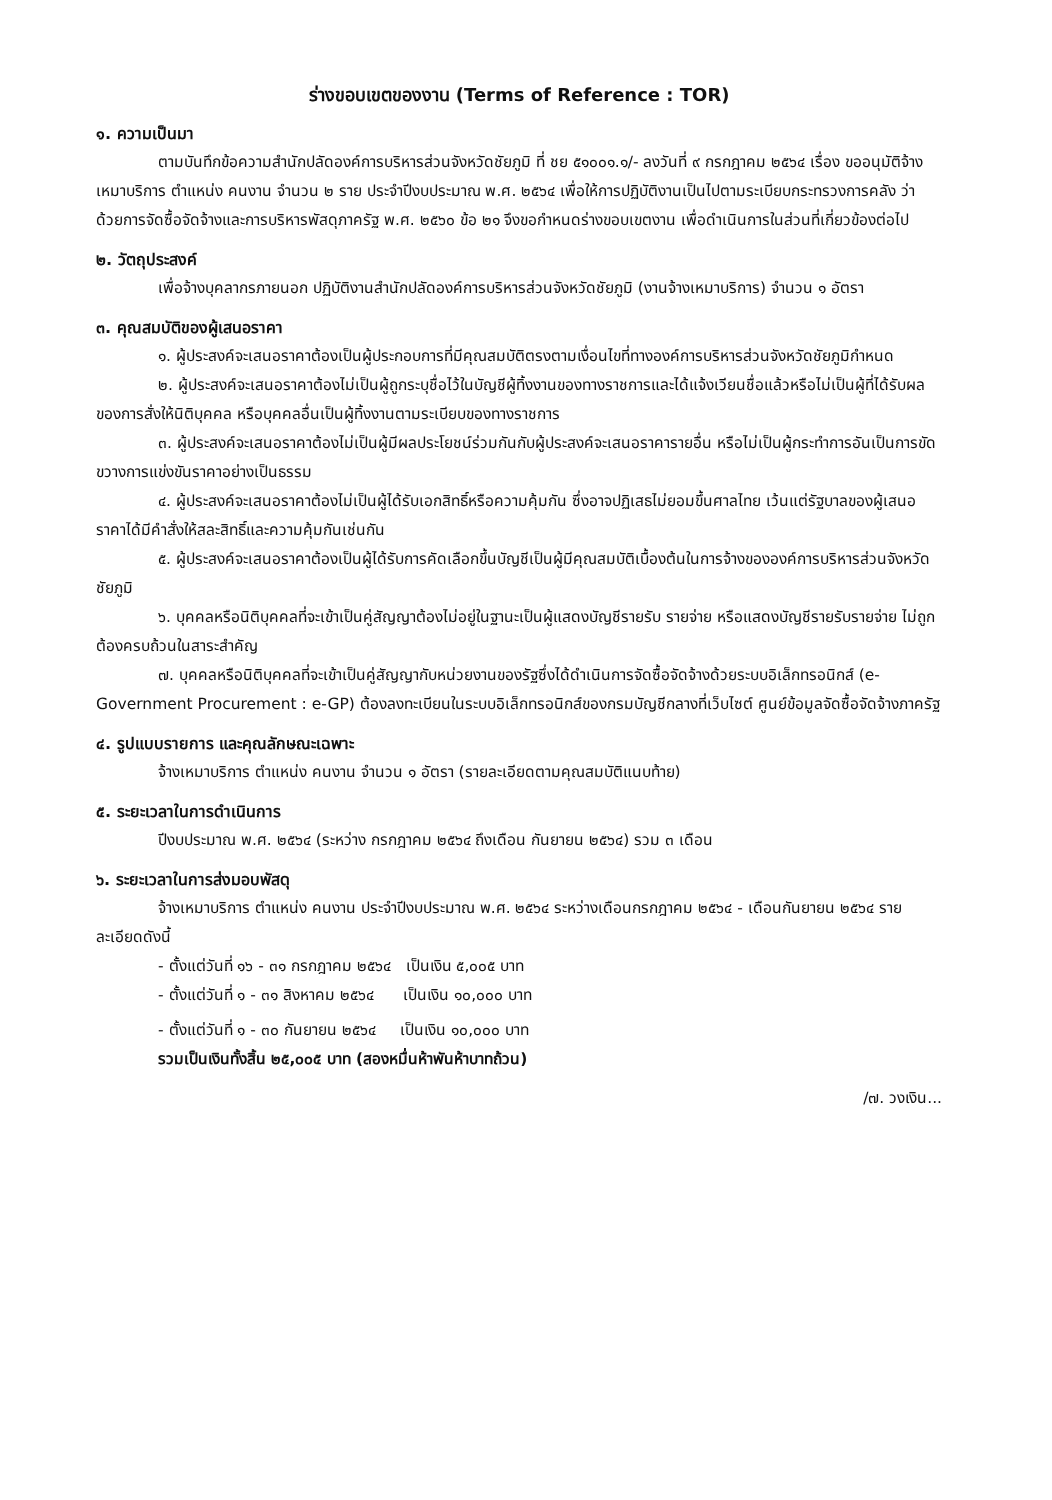ร่างขอบเขตของงาน (Terms of Reference : TOR)
๑. ความเป็นมา
ตามบันทึกข้อความสำนักปลัดองค์การบริหารส่วนจังหวัดชัยภูมิ ที่ ชย ๕๑๐๐๑.๑/- ลงวันที่ ๙ กรกฎาคม ๒๕๖๔ เรื่อง ขออนุมัติจ้างเหมาบริการ ตำแหน่ง คนงาน จำนวน ๒ ราย ประจำปีงบประมาณ พ.ศ. ๒๕๖๔ เพื่อให้การปฏิบัติงานเป็นไปตามระเบียบกระทรวงการคลัง ว่าด้วยการจัดซื้อจัดจ้างและการบริหารพัสดุภาครัฐ พ.ศ. ๒๕๖๐ ข้อ ๒๑ จึงขอกำหนดร่างขอบเขตงาน เพื่อดำเนินการในส่วนที่เกี่ยวข้องต่อไป
๒. วัตถุประสงค์
เพื่อจ้างบุคลากรภายนอก ปฏิบัติงานสำนักปลัดองค์การบริหารส่วนจังหวัดชัยภูมิ (งานจ้างเหมาบริการ) จำนวน ๑ อัตรา
๓. คุณสมบัติของผู้เสนอราคา
๑. ผู้ประสงค์จะเสนอราคาต้องเป็นผู้ประกอบการที่มีคุณสมบัติตรงตามเงื่อนไขที่ทางองค์การบริหารส่วนจังหวัดชัยภูมิกำหนด
๒. ผู้ประสงค์จะเสนอราคาต้องไม่เป็นผู้ถูกระบุชื่อไว้ในบัญชีผู้ทิ้งงานของทางราชการและได้แจ้งเวียนชื่อแล้วหรือไม่เป็นผู้ที่ได้รับผลของการสั่งให้นิติบุคคล หรือบุคคลอื่นเป็นผู้ทิ้งงานตามระเบียบของทางราชการ
๓. ผู้ประสงค์จะเสนอราคาต้องไม่เป็นผู้มีผลประโยชน์ร่วมกันกับผู้ประสงค์จะเสนอราคารายอื่น หรือไม่เป็นผู้กระทำการอันเป็นการขัดขวางการแข่งขันราคาอย่างเป็นธรรม
๔. ผู้ประสงค์จะเสนอราคาต้องไม่เป็นผู้ได้รับเอกสิทธิ์หรือความคุ้มกัน ซึ่งอาจปฏิเสธไม่ยอมขึ้นศาลไทย เว้นแต่รัฐบาลของผู้เสนอราคาได้มีคำสั่งให้สละสิทธิ์และความคุ้มกันเช่นกัน
๕. ผู้ประสงค์จะเสนอราคาต้องเป็นผู้ได้รับการคัดเลือกขึ้นบัญชีเป็นผู้มีคุณสมบัติเบื้องต้นในการจ้างขององค์การบริหารส่วนจังหวัดชัยภูมิ
๖. บุคคลหรือนิติบุคคลที่จะเข้าเป็นคู่สัญญาต้องไม่อยู่ในฐานะเป็นผู้แสดงบัญชีรายรับ รายจ่าย หรือแสดงบัญชีรายรับรายจ่าย ไม่ถูกต้องครบถ้วนในสาระสำคัญ
๗. บุคคลหรือนิติบุคคลที่จะเข้าเป็นคู่สัญญากับหน่วยงานของรัฐซึ่งได้ดำเนินการจัดซื้อจัดจ้างด้วยระบบอิเล็กทรอนิกส์ (e-Government Procurement : e-GP) ต้องลงทะเบียนในระบบอิเล็กทรอนิกส์ของกรมบัญชีกลางที่เว็บไซต์ ศูนย์ข้อมูลจัดซื้อจัดจ้างภาครัฐ
๔. รูปแบบรายการ และคุณลักษณะเฉพาะ
จ้างเหมาบริการ ตำแหน่ง คนงาน จำนวน ๑ อัตรา (รายละเอียดตามคุณสมบัติแนบท้าย)
๕. ระยะเวลาในการดำเนินการ
ปีงบประมาณ พ.ศ. ๒๕๖๔ (ระหว่าง กรกฎาคม ๒๕๖๔ ถึงเดือน กันยายน ๒๕๖๔) รวม ๓ เดือน
๖. ระยะเวลาในการส่งมอบพัสดุ
จ้างเหมาบริการ ตำแหน่ง คนงาน ประจำปีงบประมาณ พ.ศ. ๒๕๖๔ ระหว่างเดือนกรกฎาคม ๒๕๖๔ - เดือนกันยายน ๒๕๖๔ รายละเอียดดังนี้
- ตั้งแต่วันที่ ๑๖ - ๓๑ กรกฎาคม ๒๕๖๔ เป็นเงิน ๕,๐๐๕ บาท
- ตั้งแต่วันที่ ๑ - ๓๑ สิงหาคม ๒๕๖๔ เป็นเงิน ๑๐,๐๐๐ บาท
- ตั้งแต่วันที่ ๑ - ๓๐ กันยายน ๒๕๖๔ เป็นเงิน ๑๐,๐๐๐ บาท
รวมเป็นเงินทั้งสิ้น ๒๕,๐๐๕ บาท (สองหมื่นห้าพันห้าบาทถ้วน)
/๗. วงเงิน...